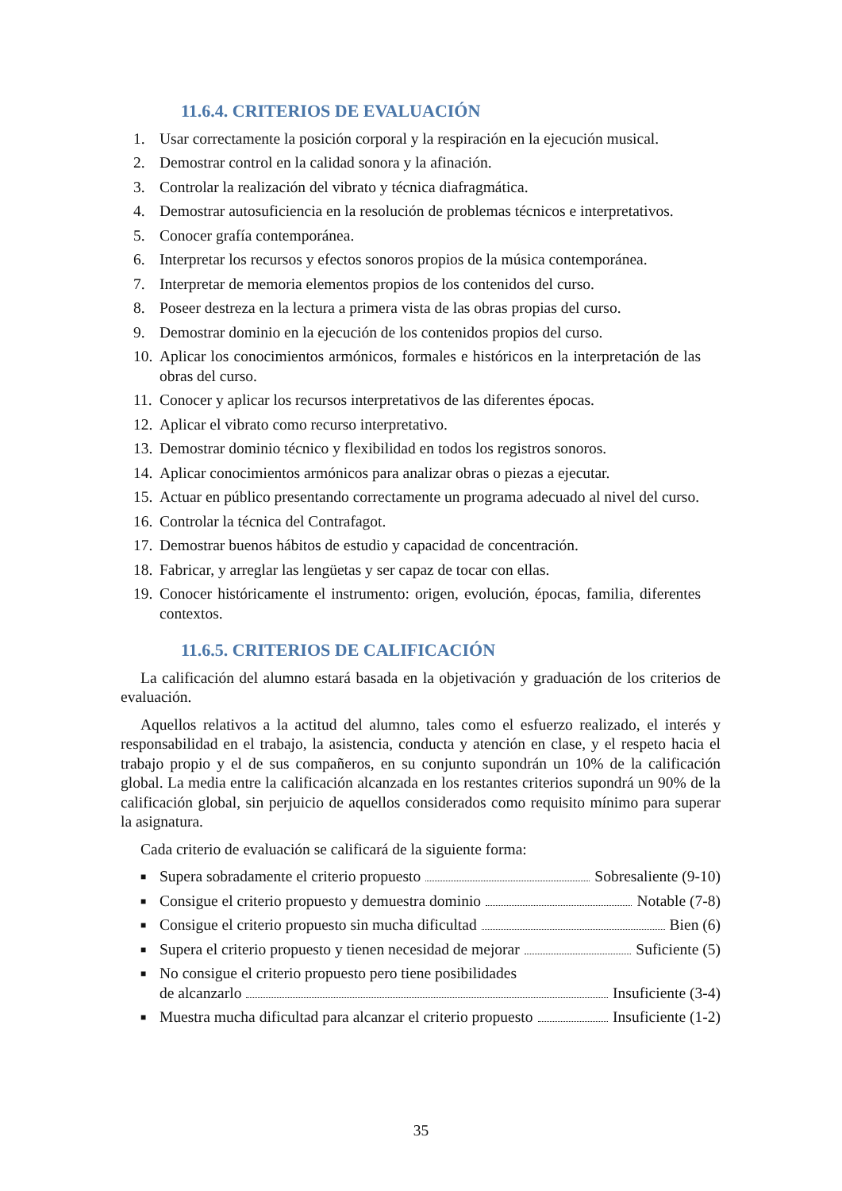11.6.4. CRITERIOS DE EVALUACIÓN
1. Usar correctamente la posición corporal y la respiración en la ejecución musical.
2. Demostrar control en la calidad sonora y la afinación.
3. Controlar la realización del vibrato y técnica diafragmática.
4. Demostrar autosuficiencia en la resolución de problemas técnicos e interpretativos.
5. Conocer grafía contemporánea.
6. Interpretar los recursos y efectos sonoros propios de la música contemporánea.
7. Interpretar de memoria elementos propios de los contenidos del curso.
8. Poseer destreza en la lectura a primera vista de las obras propias del curso.
9. Demostrar dominio en la ejecución de los contenidos propios del curso.
10. Aplicar los conocimientos armónicos, formales e históricos en la interpretación de las obras del curso.
11. Conocer y aplicar los recursos interpretativos de las diferentes épocas.
12. Aplicar el vibrato como recurso interpretativo.
13. Demostrar dominio técnico y flexibilidad en todos los registros sonoros.
14. Aplicar conocimientos armónicos para analizar obras o piezas a ejecutar.
15. Actuar en público presentando correctamente un programa adecuado al nivel del curso.
16. Controlar la técnica del Contrafagot.
17. Demostrar buenos hábitos de estudio y capacidad de concentración.
18. Fabricar, y arreglar las lengüetas y ser capaz de tocar con ellas.
19. Conocer históricamente el instrumento: origen, evolución, épocas, familia, diferentes contextos.
11.6.5. CRITERIOS DE CALIFICACIÓN
La calificación del alumno estará basada en la objetivación y graduación de los criterios de evaluación.
Aquellos relativos a la actitud del alumno, tales como el esfuerzo realizado, el interés y responsabilidad en el trabajo, la asistencia, conducta y atención en clase, y el respeto hacia el trabajo propio y el de sus compañeros, en su conjunto supondrán un 10% de la calificación global. La media entre la calificación alcanzada en los restantes criterios supondrá un 90% de la calificación global, sin perjuicio de aquellos considerados como requisito mínimo para superar la asignatura.
Cada criterio de evaluación se calificará de la siguiente forma:
■ Supera sobradamente el criterio propuesto Sobresaliente (9-10)
■ Consigue el criterio propuesto y demuestra dominio Notable (7-8)
■ Consigue el criterio propuesto sin mucha dificultad Bien (6)
■ Supera el criterio propuesto y tienen necesidad de mejorar Suficiente (5)
■ No consigue el criterio propuesto pero tiene posibilidades
de alcanzarlo Insuficiente (3-4)
■ Muestra mucha dificultad para alcanzar el criterio propuesto Insuficiente (1-2)
35